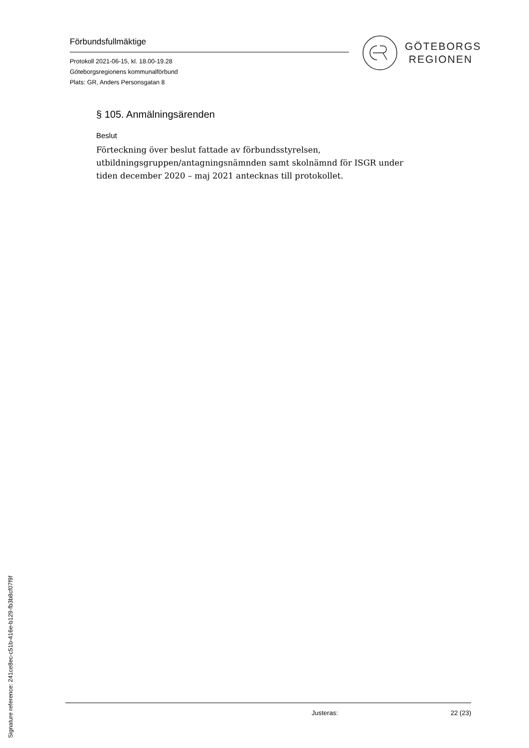Förbundsfullmäktige
Protokoll 2021-06-15, kl. 18.00-19.28
Göteborgsregionens kommunalförbund
Plats: GR, Anders Personsgatan 8
GÖTEBORGS
REGIONEN
§ 105. Anmälningsärenden
Beslut
Förteckning över beslut fattade av förbundsstyrelsen, utbildningsgruppen/antagningsnämnden samt skolnämnd för ISGR under tiden december 2020 – maj 2021 antecknas till protokollet.
Justeras: 22 (23)
Signature reference: 241ce8ec-c51b-416e-b129-fb3b8cf07f9f